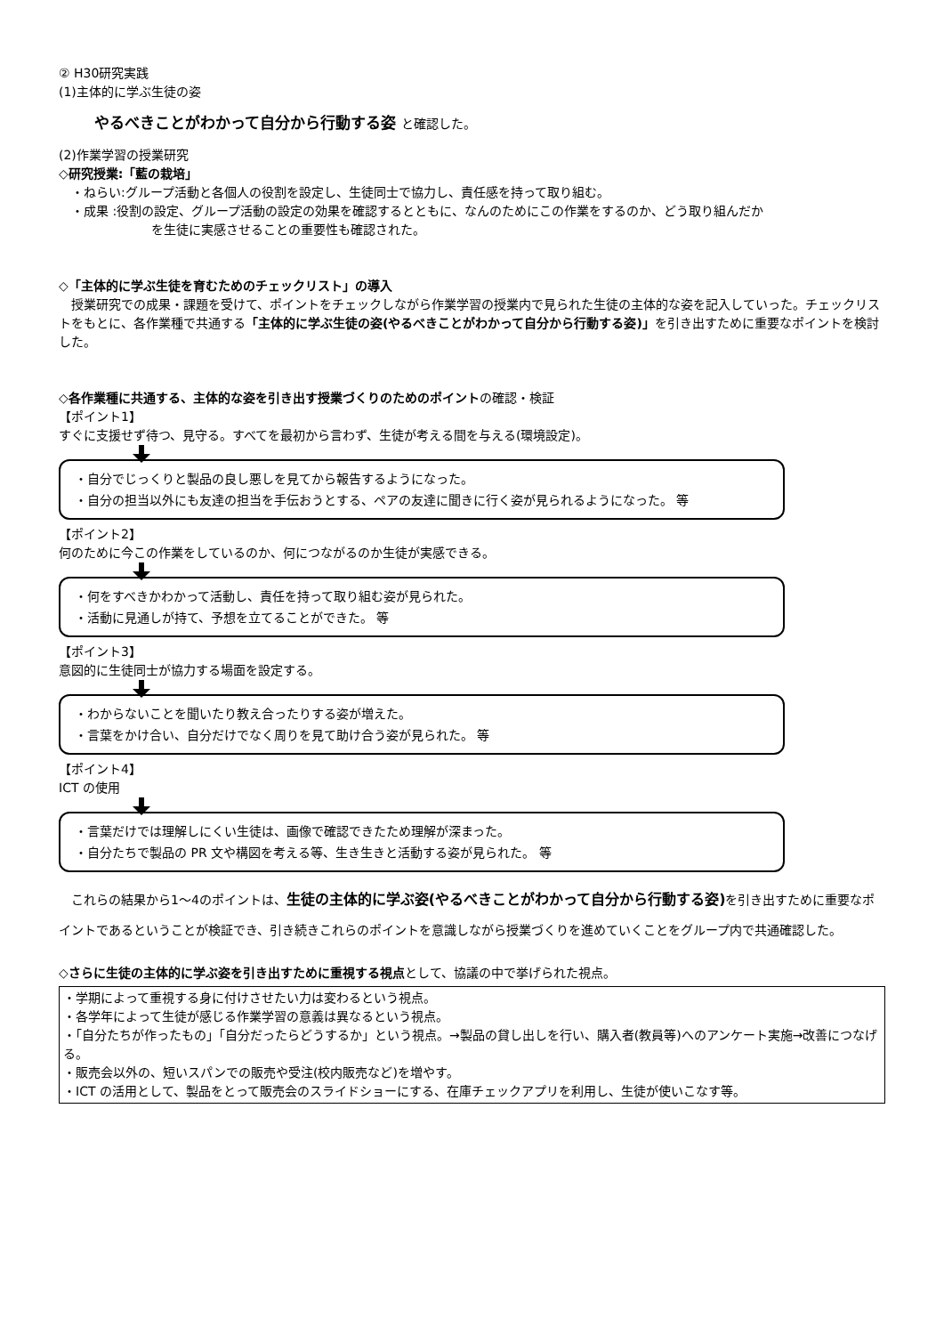② H30研究実践
(1)主体的に学ぶ生徒の姿
やるべきことがわかって自分から行動する姿 と確認した。
(2)作業学習の授業研究
◇研究授業:「藍の栽培」
・ねらい:グループ活動と各個人の役割を設定し、生徒同士で協力し、責任感を持って取り組む。
・成果 :役割の設定、グループ活動の設定の効果を確認するとともに、なんのためにこの作業をするのか、どう取り組んだか
を生徒に実感させることの重要性も確認された。
◇「主体的に学ぶ生徒を育むためのチェックリスト」の導入
　授業研究での成果・課題を受けて、ポイントをチェックしながら作業学習の授業内で見られた生徒の主体的な姿を記入していった。チェックリストをもとに、各作業種で共通する「主体的に学ぶ生徒の姿(やるべきことがわかって自分から行動する姿)」を引き出すために重要なポイントを検討した。
◇各作業種に共通する、主体的な姿を引き出す授業づくりのためのポイントの確認・検証
【ポイント1】
すぐに支援せず待つ、見守る。すべてを最初から言わず、生徒が考える間を与える(環境設定)。
・自分でじっくりと製品の良し悪しを見てから報告するようになった。
・自分の担当以外にも友達の担当を手伝おうとする、ペアの友達に聞きに行く姿が見られるようになった。 等
【ポイント2】
何のために今この作業をしているのか、何につながるのか生徒が実感できる。
・何をすべきかわかって活動し、責任を持って取り組む姿が見られた。
・活動に見通しが持て、予想を立てることができた。 等
【ポイント3】
意図的に生徒同士が協力する場面を設定する。
・わからないことを聞いたり教え合ったりする姿が増えた。
・言葉をかけ合い、自分だけでなく周りを見て助け合う姿が見られた。 等
【ポイント4】
ICT の使用
・言葉だけでは理解しにくい生徒は、画像で確認できたため理解が深まった。
・自分たちで製品の PR 文や構図を考える等、生き生きと活動する姿が見られた。 等
　これらの結果から1～4のポイントは、生徒の主体的に学ぶ姿(やるべきことがわかって自分から行動する姿) を引き出すために重要なポイントであるということが検証でき、引き続きこれらのポイントを意識しながら授業づくりを進めていくことをグループ内で共通確認した。
◇さらに生徒の主体的に学ぶ姿を引き出すために重視する視点として、協議の中で挙げられた視点。
・学期によって重視する身に付けさせたい力は変わるという視点。
・各学年によって生徒が感じる作業学習の意義は異なるという視点。
・「自分たちが作ったもの」「自分だったらどうするか」という視点。→製品の貸し出しを行い、購入者(教員等)へのアンケート実施→改善につなげる。
・販売会以外の、短いスパンでの販売や受注(校内販売など)を増やす。
・ICT の活用として、製品をとって販売会のスライドショーにする、在庫チェックアプリを利用し、生徒が使いこなす等。